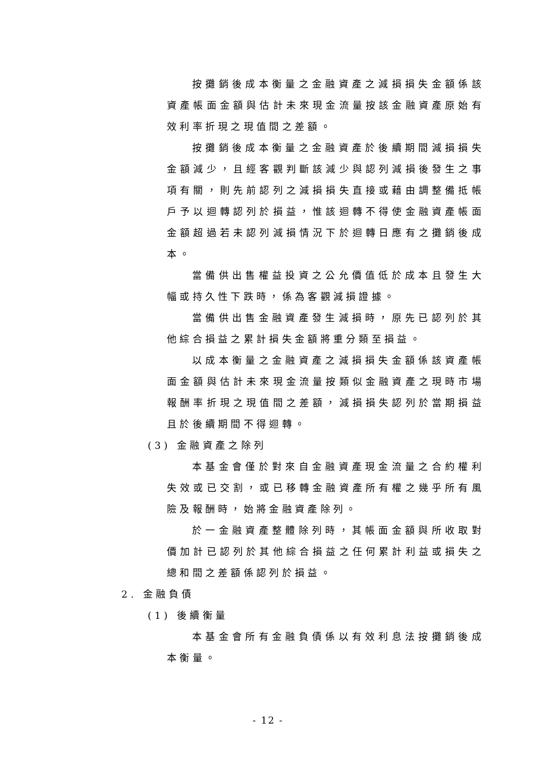按攤銷後成本衡量之金融資產之減損損失金額係該資產帳面金額與估計未來現金流量按該金融資產原始有效利率折現之現值間之差額。
按攤銷後成本衡量之金融資產於後續期間減損損失金額減少，且經客觀判斷該減少與認列減損後發生之事項有關，則先前認列之減損損失直接或藉由調整備抵帳戶予以迴轉認列於損益，惟該迴轉不得使金融資產帳面金額超過若未認列減損情況下於迴轉日應有之攤銷後成本。
當備供出售權益投資之公允價值低於成本且發生大幅或持久性下跌時，係為客觀減損證據。
當備供出售金融資產發生減損時，原先已認列於其他綜合損益之累計損失金額將重分類至損益。
以成本衡量之金融資產之減損損失金額係該資產帳面金額與估計未來現金流量按類似金融資產之現時市場報酬率折現之現值間之差額，減損損失認列於當期損益且於後續期間不得迴轉。
(3) 金融資產之除列
本基金會僅於對來自金融資產現金流量之合約權利失效或已交割，或已移轉金融資產所有權之幾乎所有風險及報酬時，始將金融資產除列。
於一金融資產整體除列時，其帳面金額與所收取對價加計已認列於其他綜合損益之任何累計利益或損失之總和間之差額係認列於損益。
2. 金融負債
(1) 後續衡量
本基金會所有金融負債係以有效利息法按攤銷後成本衡量。
- 12 -